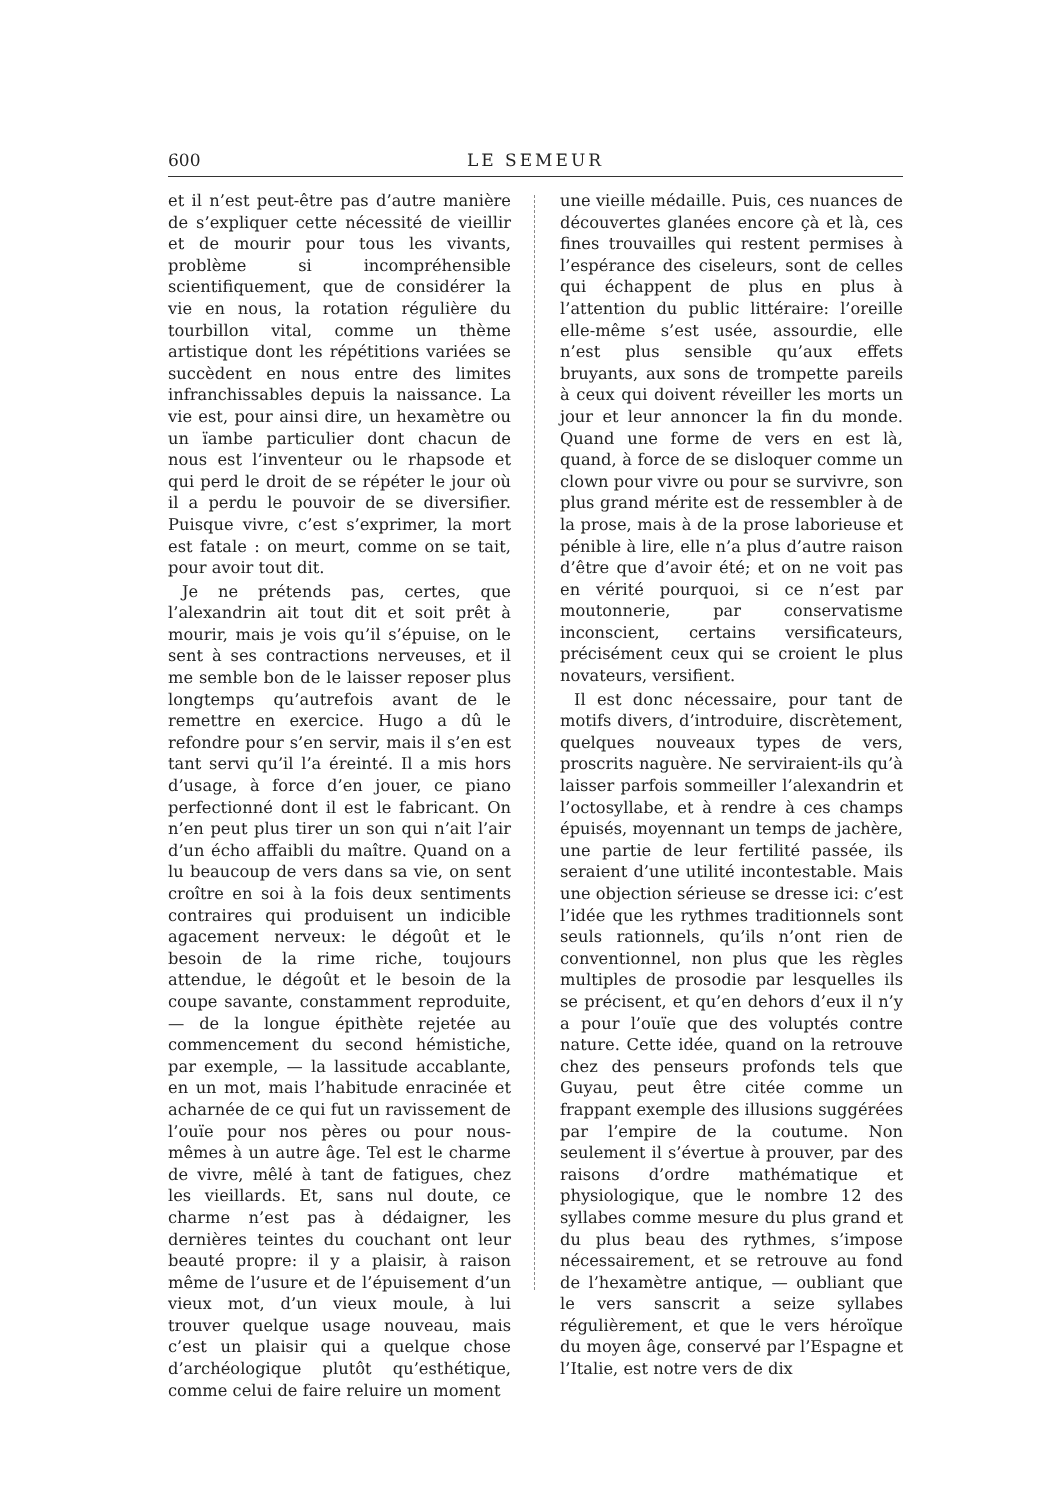600 LE SEMEUR
et il n’est peut-être pas d’autre manière de s’expliquer cette nécessité de vieillir et de mourir pour tous les vivants, problème si incompréhensible scientifiquement, que de considérer la vie en nous, la rotation régulière du tourbillon vital, comme un thème artistique dont les répétitions variées se succèdent en nous entre des limites infranchissables depuis la naissance. La vie est, pour ainsi dire, un hexamètre ou un ïambe particulier dont chacun de nous est l’inventeur ou le rhapsode et qui perd le droit de se répéter le jour où il a perdu le pouvoir de se diversifier. Puisque vivre, c’est s’exprimer, la mort est fatale : on meurt, comme on se tait, pour avoir tout dit.
Je ne prétends pas, certes, que l’alexandrin ait tout dit et soit prêt à mourir, mais je vois qu’il s’épuise, on le sent à ses contractions nerveuses, et il me semble bon de le laisser reposer plus longtemps qu’autrefois avant de le remettre en exercice. Hugo a dû le refondre pour s’en servir, mais il s’en est tant servi qu’il l’a éreinté. Il a mis hors d’usage, à force d’en jouer, ce piano perfectionné dont il est le fabricant. On n’en peut plus tirer un son qui n’ait l’air d’un écho affaibli du maître. Quand on a lu beaucoup de vers dans sa vie, on sent croître en soi à la fois deux sentiments contraires qui produisent un indicible agacement nerveux: le dégoût et le besoin de la rime riche, toujours attendue, le dégoût et le besoin de la coupe savante, constamment reproduite, — de la longue épithète rejetée au commencement du second hémistiche, par exemple, — la lassitude accablante, en un mot, mais l’habitude enracinée et acharnée de ce qui fut un ravissement de l’ouïe pour nos pères ou pour nous-mêmes à un autre âge. Tel est le charme de vivre, mêlé à tant de fatigues, chez les vieillards. Et, sans nul doute, ce charme n’est pas à dédaigner, les dernières teintes du couchant ont leur beauté propre: il y a plaisir, à raison même de l’usure et de l’épuisement d’un vieux mot, d’un vieux moule, à lui trouver quelque usage nouveau, mais c’est un plaisir qui a quelque chose d’archéologique plutôt qu’esthétique, comme celui de faire reluire un moment
une vieille médaille. Puis, ces nuances de découvertes glanées encore çà et là, ces fines trouvailles qui restent permises à l’espérance des ciseleurs, sont de celles qui échappent de plus en plus à l’attention du public littéraire: l’oreille elle-même s’est usée, assourdie, elle n’est plus sensible qu’aux effets bruyants, aux sons de trompette pareils à ceux qui doivent réveiller les morts un jour et leur annoncer la fin du monde. Quand une forme de vers en est là, quand, à force de se disloquer comme un clown pour vivre ou pour se survivre, son plus grand mérite est de ressembler à de la prose, mais à de la prose laborieuse et pénible à lire, elle n’a plus d’autre raison d’être que d’avoir été; et on ne voit pas en vérité pourquoi, si ce n’est par moutonnerie, par conservatisme inconscient, certains versificateurs, précisément ceux qui se croient le plus novateurs, versifient.
Il est donc nécessaire, pour tant de motifs divers, d’introduire, discrètement, quelques nouveaux types de vers, proscrits naguère. Ne serviraient-ils qu’à laisser parfois sommeiller l’alexandrin et l’octosyllabe, et à rendre à ces champs épuisés, moyennant un temps de jachère, une partie de leur fertilité passée, ils seraient d’une utilité incontestable. Mais une objection sérieuse se dresse ici: c’est l’idée que les rythmes traditionnels sont seuls rationnels, qu’ils n’ont rien de conventionnel, non plus que les règles multiples de prosodie par lesquelles ils se précisent, et qu’en dehors d’eux il n’y a pour l’ouïe que des voluptés contre nature. Cette idée, quand on la retrouve chez des penseurs profonds tels que Guyau, peut être citée comme un frappant exemple des illusions suggérées par l’empire de la coutume. Non seulement il s’évertue à prouver, par des raisons d’ordre mathématique et physiologique, que le nombre 12 des syllabes comme mesure du plus grand et du plus beau des rythmes, s’impose nécessairement, et se retrouve au fond de l’hexamètre antique, — oubliant que le vers sanscrit a seize syllabes régulièrement, et que le vers héroïque du moyen âge, conservé par l’Espagne et l’Italie, est notre vers de dix